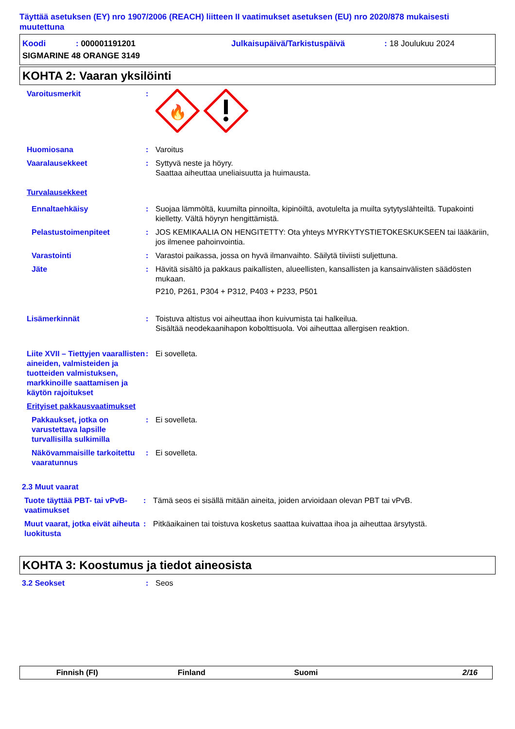Täyttää asetuksen (EY) nro 1907/2006 (REACH) liitteen II vaatimukset asetuksen (EU) nro 2020/878 mukaisesti muutettuna
Koodi: 000001191201 Julkaisupäivä/Tarkistuspäivä: 18 Joulukuu 2024
SIGMARINE 48 ORANGE 3149
KOHTA 2: Vaaran yksilöinti
Varoitusmerkit:
🔥
Huomiosana: Varoitus
Vaaralausekkeet: Syttyvä neste ja höyry.
Saattaa aiheuttaa uneliaisuutta ja huimausta.
Turvalausekkeet
Ennaltaehkäisy: Suojaa lämmöltä, kuumilta pinnoilta, kipinöiltä, avotulelta ja muilta sytytyslähteiltä. Tupakointi kielletty. Vältä höyryn hengittämistä.
Pelastustoimenpiteet: JOS KEMIKAALIA ON HENGITETTY: Ota yhteys MYRKYTYSTIETOKESKUKSEEN tai lääkäriin, jos ilmenee pahoinvointia.
Varastointi: Varastoi paikassa, jossa on hyvä ilmanvaihto. Säilytä tiiviisti suljettuna.
Jäte: Hävitä sisältö ja pakkaus paikallisten, alueellisten, kansallisten ja kansainvälisten säädösten mukaan.
P210, P261, P304 + P312, P403 + P233, P501
Lisämerkinnät: Toistuva altistus voi aiheuttaa ihon kuivumista tai halkeilua.
Sisältää neodekaanihapon kobolttisuola. Voi aiheuttaa allergisen reaktion.
Liite XVII – Tiettyjen vaarallisten aineiden, valmisteiden ja tuotteiden valmistuksen, markkinoille saattamisen ja käytön rajoitukset: Ei sovelleta.
Erityiset pakkausvaatimukset
Pakkaukset, jotka on varustettava lapsille turvallisilla sulkimilla: Ei sovelleta.
Näkövammaisille tarkoitettu vaaratunnus: Ei sovelleta.
2.3 Muut vaarat
Tuote täyttää PBT- tai vPvB-vaatimukset: Tämä seos ei sisällä mitään aineita, joiden arvioidaan olevan PBT tai vPvB.
Muut vaarat, jotka eivät aiheuta luokitusta: Pitkäaikainen tai toistuva kosketus saattaa kuivattaa ihoa ja aiheuttaa ärsytystä.
KOHTA 3: Koostumus ja tiedot aineosista
3.2 Seokset: Seos
Finnish (FI) Finland Suomi 2/16